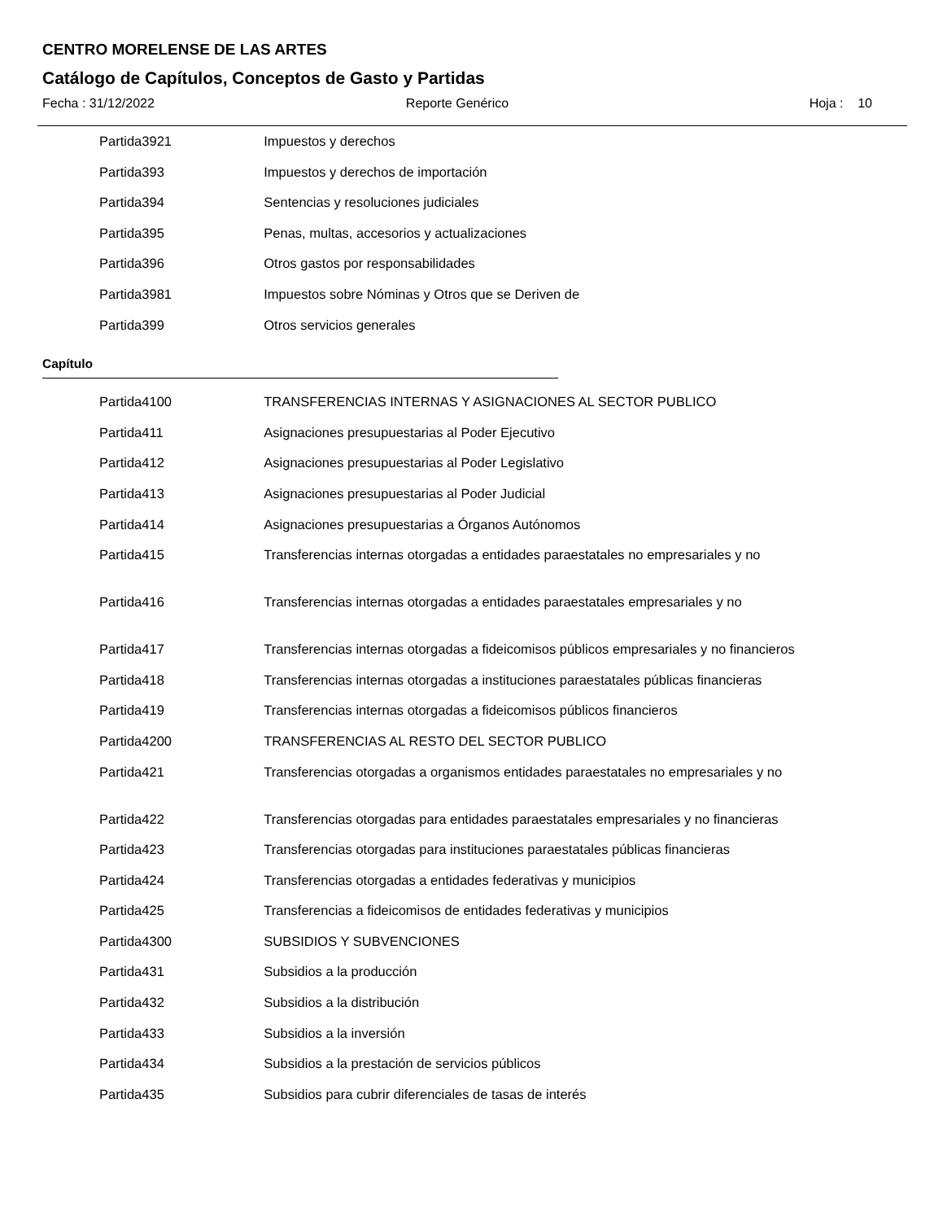CENTRO MORELENSE DE LAS ARTES
Catálogo de Capítulos, Conceptos de Gasto y Partidas
Fecha : 31/12/2022 Reporte Genérico Hoja : 10
| Partida | 3921 | Impuestos y derechos |
| Partida | 393 | Impuestos y derechos de importación |
| Partida | 394 | Sentencias y resoluciones judiciales |
| Partida | 395 | Penas, multas, accesorios y actualizaciones |
| Partida | 396 | Otros gastos por responsabilidades |
| Partida | 3981 | Impuestos sobre Nóminas y Otros que se Deriven de |
| Partida | 399 | Otros servicios generales |
Capítulo
| Partida | 4100 | TRANSFERENCIAS INTERNAS Y ASIGNACIONES AL SECTOR PUBLICO |
| Partida | 411 | Asignaciones presupuestarias al Poder Ejecutivo |
| Partida | 412 | Asignaciones presupuestarias al Poder Legislativo |
| Partida | 413 | Asignaciones presupuestarias al Poder Judicial |
| Partida | 414 | Asignaciones presupuestarias a Órganos Autónomos |
| Partida | 415 | Transferencias internas otorgadas a entidades paraestatales no empresariales y no |
| Partida | 416 | Transferencias internas otorgadas a entidades paraestatales empresariales y no |
| Partida | 417 | Transferencias internas otorgadas a fideicomisos públicos empresariales y no financieros |
| Partida | 418 | Transferencias internas otorgadas a instituciones paraestatales públicas financieras |
| Partida | 419 | Transferencias internas otorgadas a fideicomisos públicos financieros |
| Partida | 4200 | TRANSFERENCIAS AL RESTO DEL SECTOR PUBLICO |
| Partida | 421 | Transferencias otorgadas a organismos entidades paraestatales no empresariales y no |
| Partida | 422 | Transferencias otorgadas para entidades paraestatales empresariales y no financieras |
| Partida | 423 | Transferencias otorgadas para instituciones paraestatales públicas financieras |
| Partida | 424 | Transferencias otorgadas a entidades federativas y municipios |
| Partida | 425 | Transferencias a fideicomisos de entidades federativas y municipios |
| Partida | 4300 | SUBSIDIOS Y SUBVENCIONES |
| Partida | 431 | Subsidios a la producción |
| Partida | 432 | Subsidios a la distribución |
| Partida | 433 | Subsidios a la inversión |
| Partida | 434 | Subsidios a la prestación de servicios públicos |
| Partida | 435 | Subsidios para cubrir diferenciales de tasas de interés |